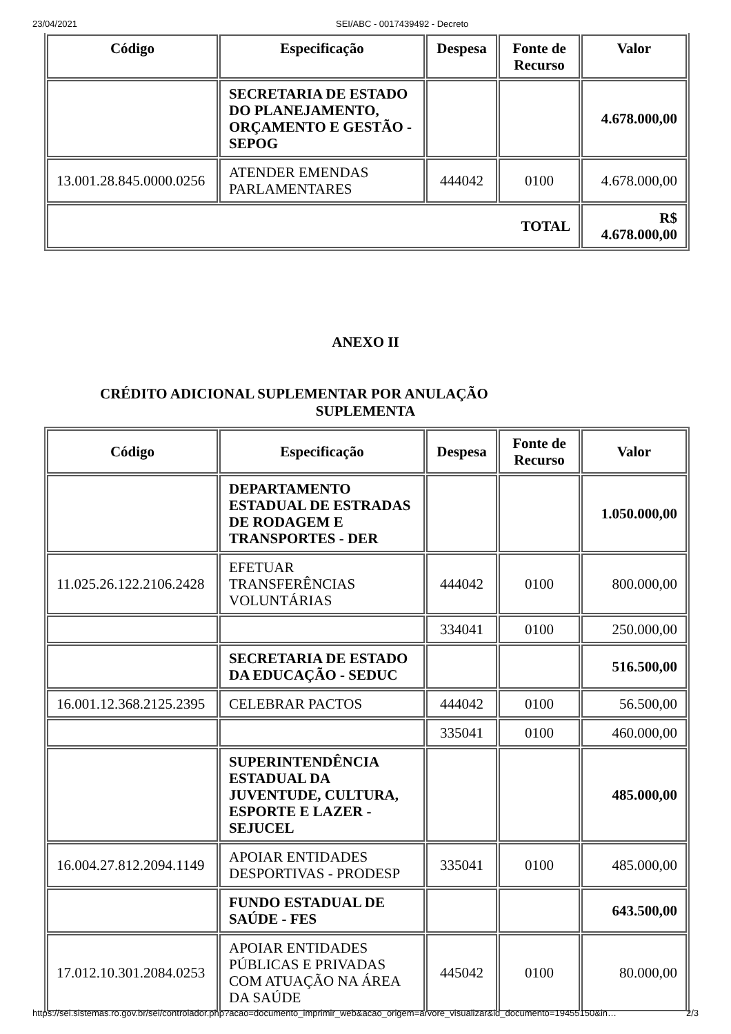23/04/2021 SEI/ABC - 0017439492 - Decreto
| Código | Especificação | Despesa | Fonte de Recurso | Valor |
| --- | --- | --- | --- | --- |
| | SECRETARIA DE ESTADO DO PLANEJAMENTO, ORÇAMENTO E GESTÃO - SEPOG | | | 4.678.000,00 |
| 13.001.28.845.0000.0256 | ATENDER EMENDAS PARLAMENTARES | 444042 | 0100 | 4.678.000,00 |
| TOTAL | | | | R$ 4.678.000,00 |
ANEXO II
CRÉDITO ADICIONAL SUPLEMENTAR POR ANULAÇÃO
SUPLEMENTA
| Código | Especificação | Despesa | Fonte de Recurso | Valor |
| --- | --- | --- | --- | --- |
| | DEPARTAMENTO ESTADUAL DE ESTRADAS DE RODAGEM E TRANSPORTES - DER | | | 1.050.000,00 |
| 11.025.26.122.2106.2428 | EFETUAR TRANSFERÊNCIAS VOLUNTÁRIAS | 444042 | 0100 | 800.000,00 |
| | | 334041 | 0100 | 250.000,00 |
| | SECRETARIA DE ESTADO DA EDUCAÇÃO - SEDUC | | | 516.500,00 |
| 16.001.12.368.2125.2395 | CELEBRAR PACTOS | 444042 | 0100 | 56.500,00 |
| | | 335041 | 0100 | 460.000,00 |
| | SUPERINTENDÊNCIA ESTADUAL DA JUVENTUDE, CULTURA, ESPORTE E LAZER - SEJUCEL | | | 485.000,00 |
| 16.004.27.812.2094.1149 | APOIAR ENTIDADES DESPORTIVAS - PRODESP | 335041 | 0100 | 485.000,00 |
| | FUNDO ESTADUAL DE SAÚDE - FES | | | 643.500,00 |
| 17.012.10.301.2084.0253 | APOIAR ENTIDADES PÚBLICAS E PRIVADAS COM ATUAÇÃO NA ÁREA DA SAÚDE | 445042 | 0100 | 80.000,00 |
https://sei.sistemas.ro.gov.br/sei/controlador.php?acao=documento_imprimir_web&acao_origem=arvore_visualizar&id_documento=19455150&in… 2/3